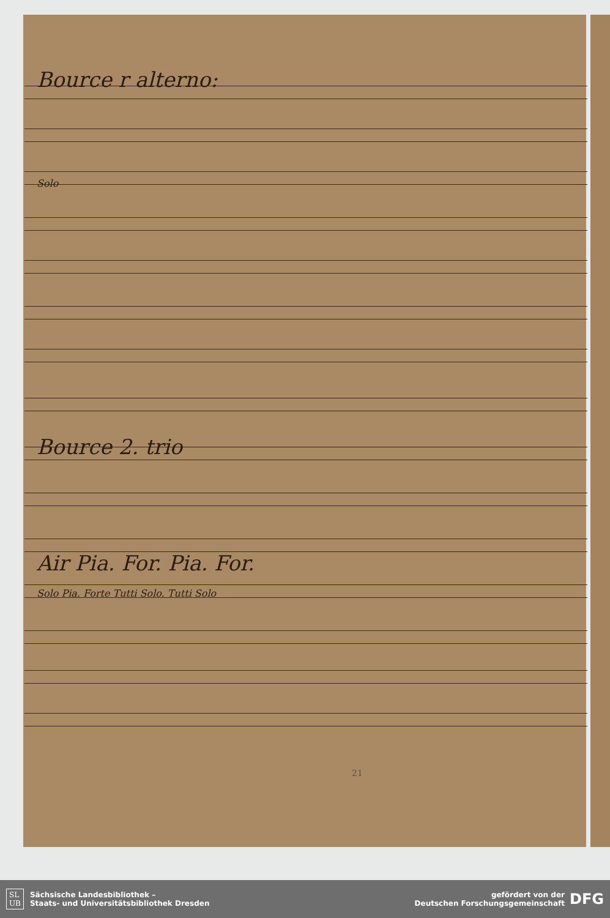Bource r alterno:
Solo
Bource 2. trio
Air Pia. For. Pia. For.
Solo Pia. Forte Tutti Solo. Tutti Solo
21
SL
UB Sächsische Landesbibliothek –
Staats- und Universitätsbibliothek Dresden
gefördert von der
Deutschen Forschungsgemeinschaft DFG